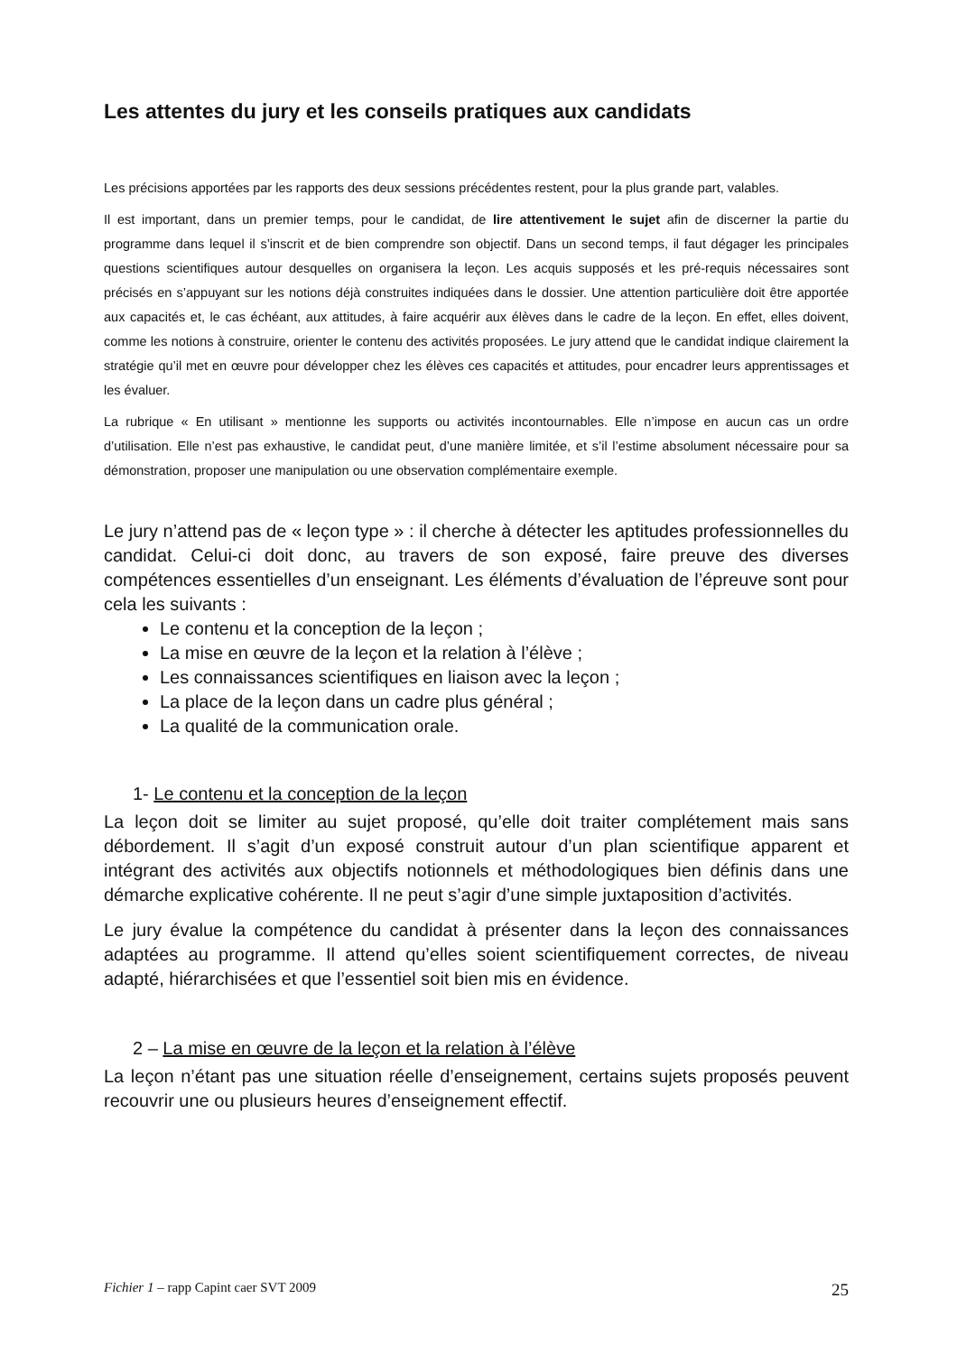Les attentes du jury et les conseils pratiques aux candidats
Les précisions apportées par les rapports des deux sessions précédentes restent, pour la plus grande part, valables.
Il est important, dans un premier temps, pour le candidat, de lire attentivement le sujet afin de discerner la partie du programme dans lequel il s’inscrit et de bien comprendre son objectif. Dans un second temps, il faut dégager les principales questions scientifiques autour desquelles on organisera la leçon. Les acquis supposés et les pré-requis nécessaires sont précisés en s’appuyant sur les notions déjà construites indiquées dans le dossier. Une attention particulière doit être apportée aux capacités et, le cas échéant, aux attitudes, à faire acquérir aux élèves dans le cadre de la leçon. En effet, elles doivent, comme les notions à construire, orienter le contenu des activités proposées. Le jury attend que le candidat indique clairement la stratégie qu’il met en œuvre pour développer chez les élèves ces capacités et attitudes, pour encadrer leurs apprentissages et les évaluer.
La rubrique « En utilisant » mentionne les supports ou activités incontournables. Elle n’impose en aucun cas un ordre d’utilisation. Elle n’est pas exhaustive, le candidat peut, d’une manière limitée, et s’il l’estime absolument nécessaire pour sa démonstration, proposer une manipulation ou une observation complémentaire exemple.
Le jury n’attend pas de « leçon type » : il cherche à détecter les aptitudes professionnelles du candidat. Celui-ci doit donc, au travers de son exposé, faire preuve des diverses compétences essentielles d’un enseignant. Les éléments d’évaluation de l’épreuve sont pour cela les suivants :
Le contenu et la conception de la leçon ;
La mise en œuvre de la leçon et la relation à l’élève ;
Les connaissances scientifiques en liaison avec la leçon ;
La place de la leçon dans un cadre plus général ;
La qualité de la communication orale.
1- Le contenu et la conception de la leçon
La leçon doit se limiter au sujet proposé, qu’elle doit traiter complétement mais sans débordement. Il s’agit d’un exposé construit autour d’un plan scientifique apparent et intégrant des activités aux objectifs notionnels et méthodologiques bien définis dans une démarche explicative cohérente. Il ne peut s’agir d’une simple juxtaposition d’activités.
Le jury évalue la compétence du candidat à présenter dans la leçon des connaissances adaptées au programme. Il attend qu’elles soient scientifiquement correctes, de niveau adapté, hiérarchisées et que l’essentiel soit bien mis en évidence.
2 – La mise en œuvre de la leçon et la relation à l’élève
La leçon n’étant pas une situation réelle d’enseignement, certains sujets proposés peuvent recouvrir une ou plusieurs heures d’enseignement effectif.
Fichier 1 – rapp Capint caer SVT 2009 25